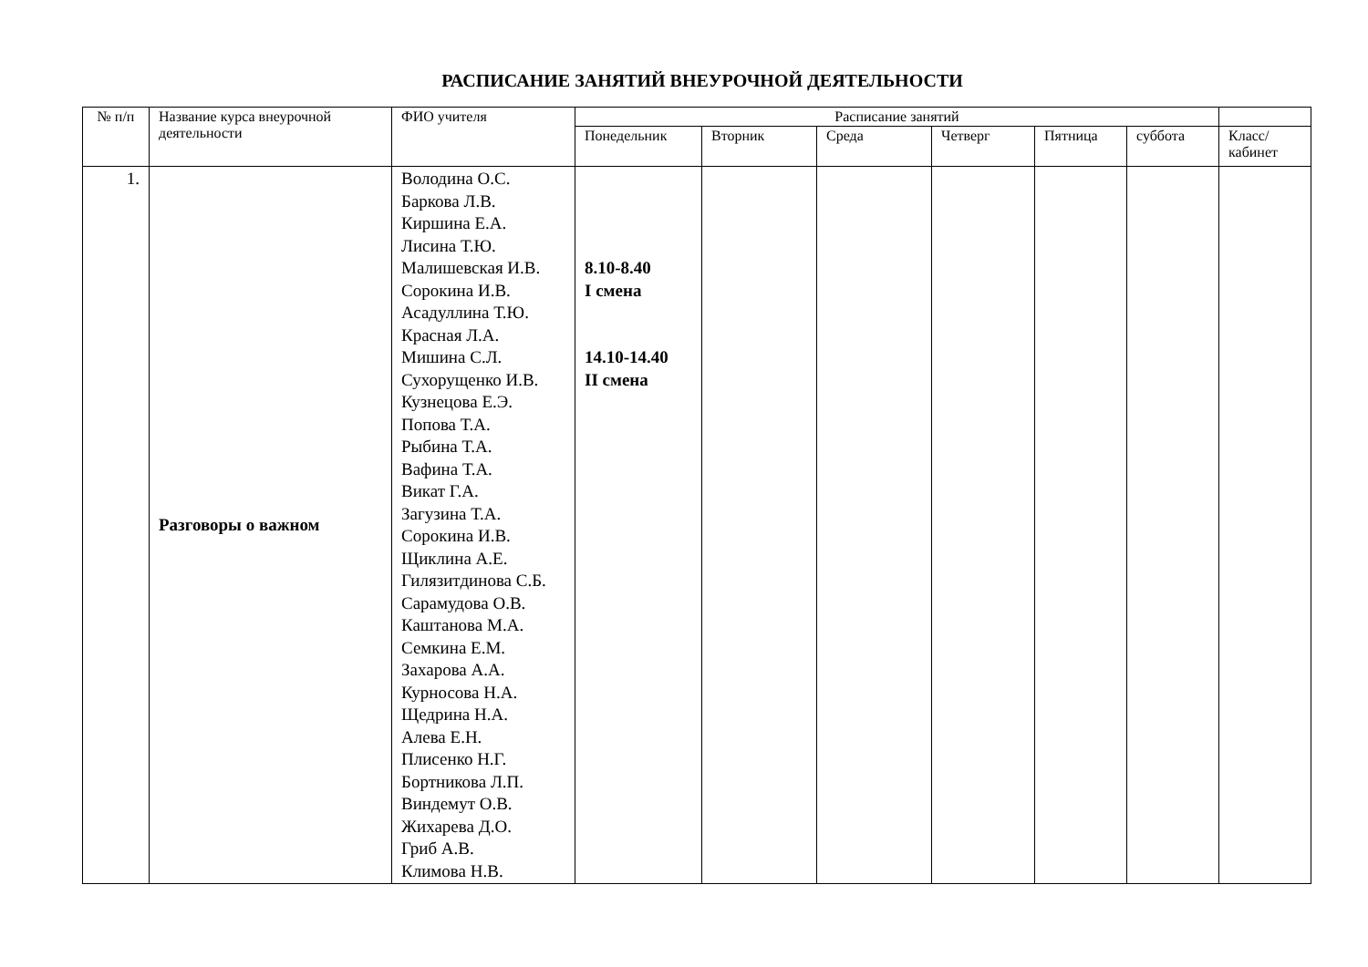РАСПИСАНИЕ ЗАНЯТИЙ ВНЕУРОЧНОЙ ДЕЯТЕЛЬНОСТИ
| № п/п | Название курса внеурочной деятельности | ФИО учителя | Расписание занятий | | | | | | |
| --- | --- | --- | --- | --- | --- | --- | --- | --- | --- |
| | | | Понедельник | Вторник | Среда | Четверг | Пятница | суббота | Класс/ кабинет |
| 1. | Разговоры о важном | Володина О.С. Баркова Л.В. Киршина Е.А. Лисина Т.Ю. Малишевская И.В. Сорокина И.В. Асадуллина Т.Ю. Красная Л.А. Мишина С.Л. Сухорущенко И.В. Кузнецова Е.Э. Попова Т.А. Рыбина Т.А. Вафина Т.А. Викат Г.А. Загузина Т.А. Сорокина И.В. Щиклина А.Е. Гилязитдинова С.Б. Сарамудова О.В. Каштанова М.А. Семкина Е.М. Захарова А.А. Курносова Н.А. Щедрина Н.А. Алева Е.Н. Плисенко Н.Г. Бортникова Л.П. Виндемут О.В. Жихарева Д.О. Гриб А.В. Климова Н.В. | 8.10-8.40 I смена 14.10-14.40 II смена | | | | | | |